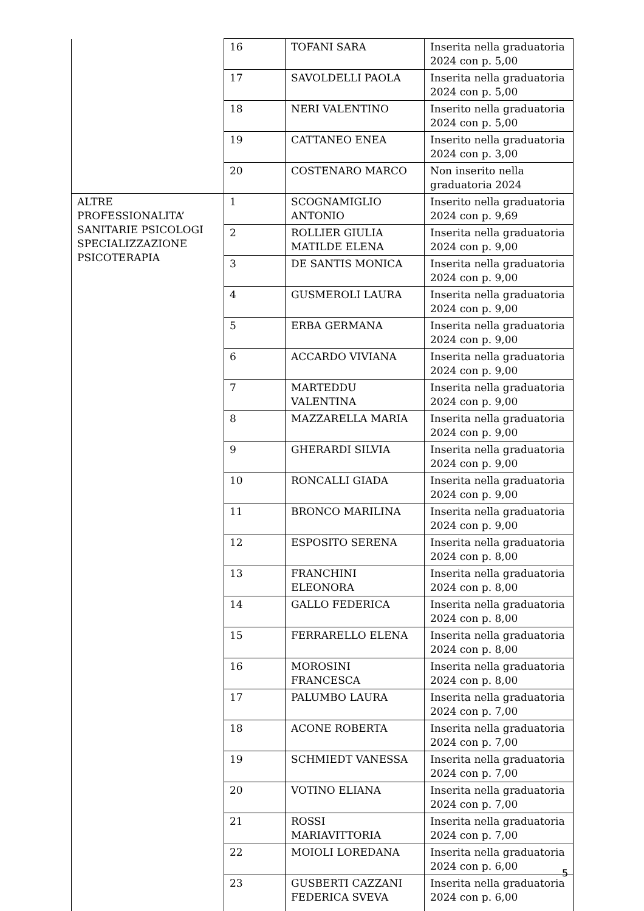| | 16 | TOFANI SARA | Inserita nella graduatoria 2024 con p. 5,00 |
| | 17 | SAVOLDELLI PAOLA | Inserita nella graduatoria 2024 con p. 5,00 |
| | 18 | NERI VALENTINO | Inserito nella graduatoria 2024 con p. 5,00 |
| | 19 | CATTANEO ENEA | Inserito nella graduatoria 2024 con p. 3,00 |
| | 20 | COSTENARO MARCO | Non inserito nella graduatoria 2024 |
| ALTRE PROFESSIONALITA’ SANITARIE PSICOLOGI SPECIALIZZAZIONE PSICOTERAPIA | 1 | SCOGNAMIGLIO ANTONIO | Inserito nella graduatoria 2024 con p. 9,69 |
| | 2 | ROLLIER GIULIA MATILDE ELENA | Inserita nella graduatoria 2024 con p. 9,00 |
| | 3 | DE SANTIS MONICA | Inserita nella graduatoria 2024 con p. 9,00 |
| | 4 | GUSMEROLI LAURA | Inserita nella graduatoria 2024 con p. 9,00 |
| | 5 | ERBA GERMANA | Inserita nella graduatoria 2024 con p. 9,00 |
| | 6 | ACCARDO VIVIANA | Inserita nella graduatoria 2024 con p. 9,00 |
| | 7 | MARTEDDU VALENTINA | Inserita nella graduatoria 2024 con p. 9,00 |
| | 8 | MAZZARELLA MARIA | Inserita nella graduatoria 2024 con p. 9,00 |
| | 9 | GHERARDI SILVIA | Inserita nella graduatoria 2024 con p. 9,00 |
| | 10 | RONCALLI GIADA | Inserita nella graduatoria 2024 con p. 9,00 |
| | 11 | BRONCO MARILINA | Inserita nella graduatoria 2024 con p. 9,00 |
| | 12 | ESPOSITO SERENA | Inserita nella graduatoria 2024 con p. 8,00 |
| | 13 | FRANCHINI ELEONORA | Inserita nella graduatoria 2024 con p. 8,00 |
| | 14 | GALLO FEDERICA | Inserita nella graduatoria 2024 con p. 8,00 |
| | 15 | FERRARELLO ELENA | Inserita nella graduatoria 2024 con p. 8,00 |
| | 16 | MOROSINI FRANCESCA | Inserita nella graduatoria 2024 con p. 8,00 |
| | 17 | PALUMBO LAURA | Inserita nella graduatoria 2024 con p. 7,00 |
| | 18 | ACONE ROBERTA | Inserita nella graduatoria 2024 con p. 7,00 |
| | 19 | SCHMIEDT VANESSA | Inserita nella graduatoria 2024 con p. 7,00 |
| | 20 | VOTINO ELIANA | Inserita nella graduatoria 2024 con p. 7,00 |
| | 21 | ROSSI MARIAVITTORIA | Inserita nella graduatoria 2024 con p. 7,00 |
| | 22 | MOIOLI LOREDANA | Inserita nella graduatoria 2024 con p. 6,00 |
| | 23 | GUSBERTI CAZZANI FEDERICA SVEVA | Inserita nella graduatoria 2024 con p. 6,00 |
5